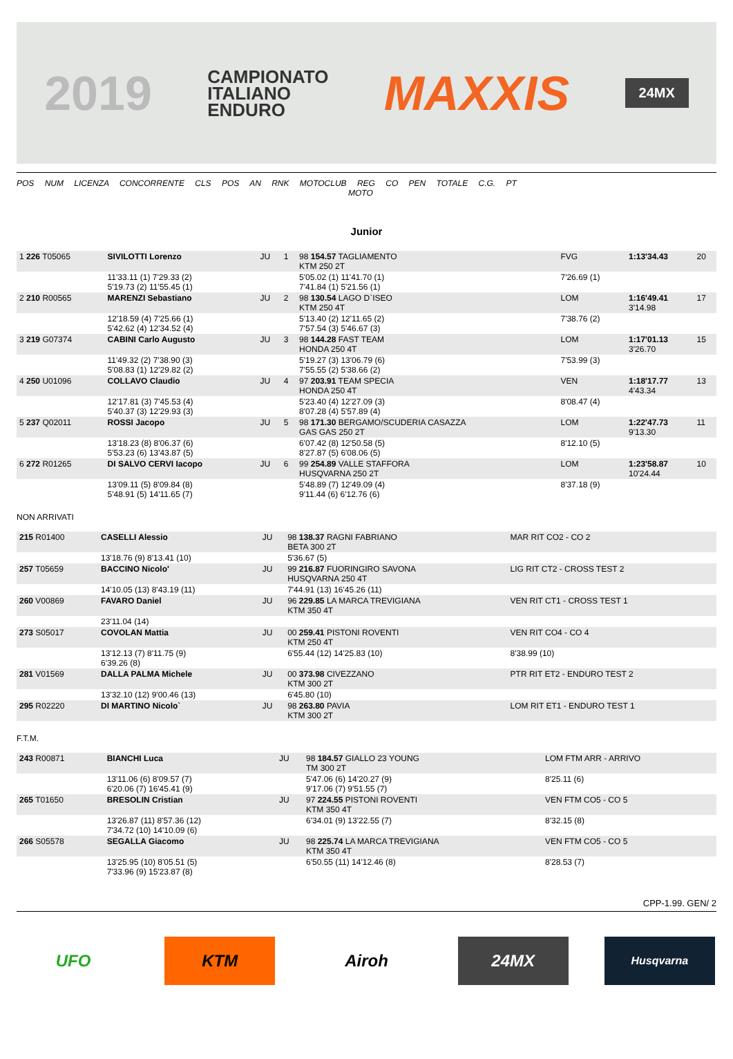2019
CAMPIONATO
ITALIANO
ENDURO
MAXXIS
24MX
POS NUM LICENZA CONCORRENTE CLS POS AN RNK MOTOCLUB REG CO PEN TOTALE C.G. PT
MOTO
Junior
| 1 226 T05065 | SIVILOTTI Lorenzo | JU | 1 | 98 154.57 TAGLIAMENTO KTM 250 2T | FVG | 1:13'34.43 | 20 |
| | 11'33.11 (1) 7'29.33 (2) 5'19.73 (2) 11'55.45 (1) | | | 5'05.02 (1) 11'41.70 (1) 7'41.84 (1) 5'21.56 (1) | 7'26.69 (1) | | |
| 2 210 R00565 | MARENZI Sebastiano | JU | 2 | 98 130.54 LAGO D`ISEO KTM 250 4T | LOM | 1:16'49.41 3'14.98 | 17 |
| | 12'18.59 (4) 7'25.66 (1) 5'42.62 (4) 12'34.52 (4) | | | 5'13.40 (2) 12'11.65 (2) 7'57.54 (3) 5'46.67 (3) | 7'38.76 (2) | | |
| 3 219 G07374 | CABINI Carlo Augusto | JU | 3 | 98 144.28 FAST TEAM HONDA 250 4T | LOM | 1:17'01.13 3'26.70 | 15 |
| | 11'49.32 (2) 7'38.90 (3) 5'08.83 (1) 12'29.82 (2) | | | 5'19.27 (3) 13'06.79 (6) 7'55.55 (2) 5'38.66 (2) | 7'53.99 (3) | | |
| 4 250 U01096 | COLLAVO Claudio | JU | 4 | 97 203.91 TEAM SPECIA HONDA 250 4T | VEN | 1:18'17.77 4'43.34 | 13 |
| | 12'17.81 (3) 7'45.53 (4) 5'40.37 (3) 12'29.93 (3) | | | 5'23.40 (4) 12'27.09 (3) 8'07.28 (4) 5'57.89 (4) | 8'08.47 (4) | | |
| 5 237 Q02011 | ROSSI Jacopo | JU | 5 | 98 171.30 BERGAMO/SCUDERIA CASAZZA GAS GAS 250 2T | LOM | 1:22'47.73 9'13.30 | 11 |
| | 13'18.23 (8) 8'06.37 (6) 5'53.23 (6) 13'43.87 (5) | | | 6'07.42 (8) 12'50.58 (5) 8'27.87 (5) 6'08.06 (5) | 8'12.10 (5) | | |
| 6 272 R01265 | DI SALVO CERVI Iacopo | JU | 6 | 99 254.89 VALLE STAFFORA HUSQVARNA 250 2T | LOM | 1:23'58.87 10'24.44 | 10 |
| | 13'09.11 (5) 8'09.84 (8) 5'48.91 (5) 14'11.65 (7) | | | 5'48.89 (7) 12'49.09 (4) 9'11.44 (6) 6'12.76 (6) | 8'37.18 (9) | | |
NON ARRIVATI
| 215 R01400 | CASELLI Alessio | JU | 98 138.37 RAGNI FABRIANO BETA 300 2T | MAR RIT CO2 - CO 2 |
| | 13'18.76 (9) 8'13.41 (10) | | 5'36.67 (5) | |
| 257 T05659 | BACCINO Nicolo' | JU | 99 216.87 FUORINGIRO SAVONA HUSQVARNA 250 4T | LIG RIT CT2 - CROSS TEST 2 |
| | 14'10.05 (13) 8'43.19 (11) | | 7'44.91 (13) 16'45.26 (11) | |
| 260 V00869 | FAVARO Daniel | JU | 96 229.85 LA MARCA TREVIGIANA KTM 350 4T | VEN RIT CT1 - CROSS TEST 1 |
| | 23'11.04 (14) | | | |
| 273 S05017 | COVOLAN Mattia | JU | 00 259.41 PISTONI ROVENTI KTM 250 4T | VEN RIT CO4 - CO 4 |
| | 13'12.13 (7) 8'11.75 (9) 6'39.26 (8) | | 6'55.44 (12) 14'25.83 (10) | 8'38.99 (10) |
| 281 V01569 | DALLA PALMA Michele | JU | 00 373.98 CIVEZZANO KTM 300 2T | PTR RIT ET2 - ENDURO TEST 2 |
| | 13'32.10 (12) 9'00.46 (13) | | 6'45.80 (10) | |
| 295 R02220 | DI MARTINO Nicolo` | JU | 98 263.80 PAVIA KTM 300 2T | LOM RIT ET1 - ENDURO TEST 1 |
F.T.M.
| 243 R00871 | BIANCHI Luca | JU | 98 184.57 GIALLO 23 YOUNG TM 300 2T | LOM FTM ARR - ARRIVO |
| | 13'11.06 (6) 8'09.57 (7) 6'20.06 (7) 16'45.41 (9) | | 5'47.06 (6) 14'20.27 (9) 9'17.06 (7) 9'51.55 (7) | 8'25.11 (6) |
| 265 T01650 | BRESOLIN Cristian | JU | 97 224.55 PISTONI ROVENTI KTM 350 4T | VEN FTM CO5 - CO 5 |
| | 13'26.87 (11) 8'57.36 (12) 7'34.72 (10) 14'10.09 (6) | | 6'34.01 (9) 13'22.55 (7) | 8'32.15 (8) |
| 266 S05578 | SEGALLA Giacomo | JU | 98 225.74 LA MARCA TREVIGIANA KTM 350 4T | VEN FTM CO5 - CO 5 |
| | 13'25.95 (10) 8'05.51 (5) 7'33.96 (9) 15'23.87 (8) | | 6'50.55 (11) 14'12.46 (8) | 8'28.53 (7) |
CPP-1.99. GEN/ 2
UFO KTM Airoh 24MX
Husqvarna